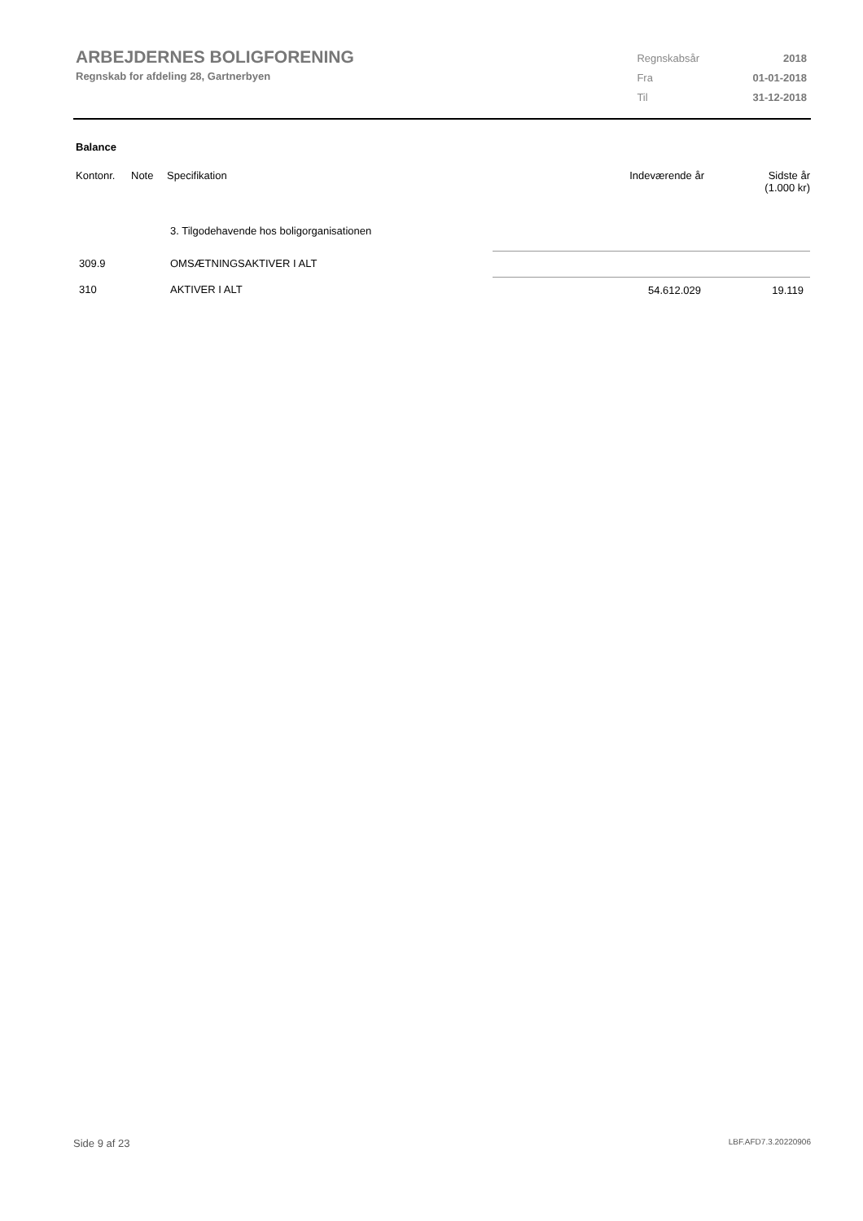ARBEJDERNES BOLIGFORENING
Regnskab for afdeling 28, Gartnerbyen
| Regnskabsår | 2018 |
| Fra | 01-01-2018 |
| Til | 31-12-2018 |
Balance
| Kontonr. | Note | Specifikation | Indeværende år | Sidste år (1.000 kr) |
| --- | --- | --- | --- | --- |
| | | 3. Tilgodehavende hos boligorganisationen | | |
| 309.9 | | OMSÆTNINGSAKTIVER I ALT | | |
| 310 | | AKTIVER I ALT | 54.612.029 | 19.119 |
Side 9 af 23 LBF.AFD7.3.20220906